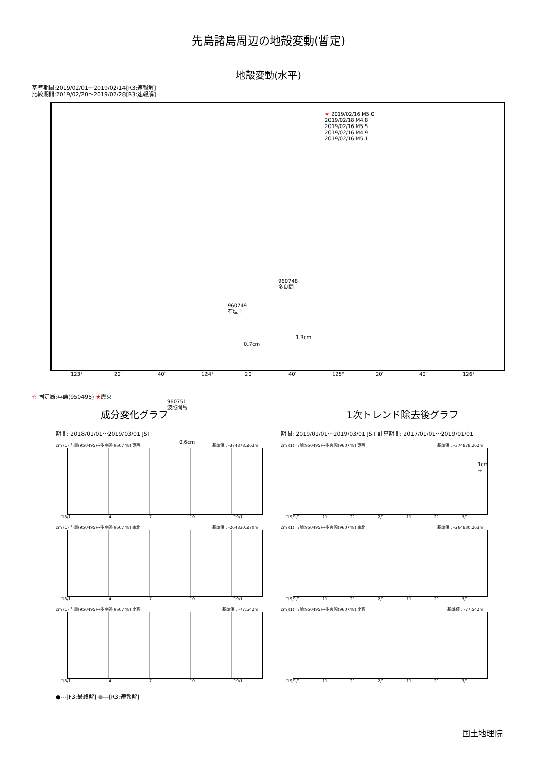先島諸島周辺の地殻変動(暫定)
地殻変動(水平)
基準期間:2019/02/01～2019/02/14[R3:速報解]
比較期間:2019/02/20～2019/02/28[R3:速報解]
★ 2019/02/16 M5.0
2019/02/18 M4.8
2019/02/16 M5.5
2019/02/16 M4.9
2019/02/16 M5.1
960748
多良間
1.3cm
960749
石垣 1
0.7cm
960751
波照間島
0.6cm
1cm
→
123° 20′ 40′ 124° 20′ 40′ 125° 20′ 40′ 126°
☆ 固定局:与論(950495) ★震央
成分変化グラフ
期間: 2018/01/01～2019/03/01 JST
cm (1) 与論(950495)→多良間(960748) 東西 基準値：-374878.263m
'18/1 4 7 10 '19/1
cm (1) 与論(950495)→多良間(960748) 南北 基準値：-264830.270m
'18/1 4 7 10 '19/1
cm (1) 与論(950495)→多良間(960748) 比高 基準値：-77.542m
'18/1 4 7 10 '19/1
●---[F3:最終解] ●---[R3:速報解]
1次トレンド除去後グラフ
期間: 2019/01/01～2019/03/01 JST 計算期間: 2017/01/01～2019/01/01
cm (1) 与論(950495)→多良間(960748) 東西 基準値：-374878.262m
'19/1/1 11 21 2/1 11 21 3/1
cm (1) 与論(950495)→多良間(960748) 南北 基準値：-264830.263m
'19/1/1 11 21 2/1 11 21 3/1
cm (1) 与論(950495)→多良間(960748) 比高 基準値：-77.542m
'19/1/1 11 21 2/1 11 21 3/1
国土地理院